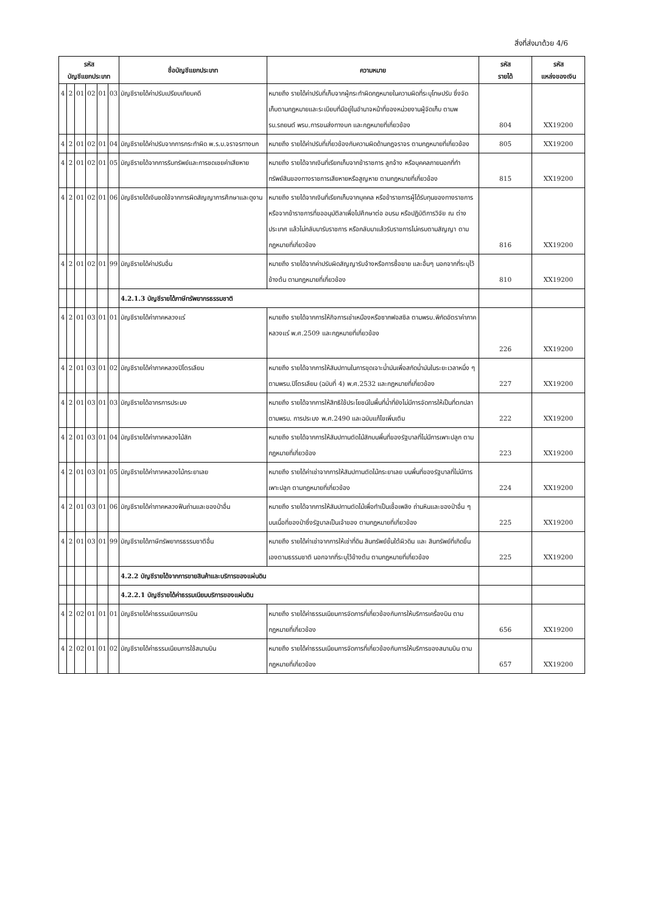สิ่งที่ส่งมาด้วย 4/6
| รหัส บัญชีแยกประเภท | | | | | | ชื่อบัญชีแยกประเภท | ความหมาย | รหัส รายได้ | รหัส แหล่งของเงิน |
| --- | --- | --- | --- | --- | --- | --- | --- | --- | --- |
| 4 | 2 | 01 | 02 | 01 | 03 | บัญชีรายได้ค่าปรับเปรียบเทียบคดี | หมายถึง รายได้ค่าปรับที่เก็บจากผู้กระทำผิดกฎหมายในความผิดที่ระบุโทษปรับ ซึ่งจัดเก็บตามกฎหมายและระเบียบที่มีอยู่ในอำนาจหน้าที่ของหน่วยงานผู้จัดเก็บ ตามพรบ.รถยนต์ พรบ.การขนส่งทางบก และกฎหมายที่เกี่ยวข้อง | 804 | XX19200 |
| 4 | 2 | 01 | 02 | 01 | 04 | บัญชีรายได้ค่าปรับจากการกระทำผิด พ.ร.บ.จราจรทางบก | หมายถึง รายได้ค่าปรับที่เกี่ยวข้องกับความผิดด้านกฎจราจร ตามกฎหมายที่เกี่ยวข้อง | 805 | XX19200 |
| 4 | 2 | 01 | 02 | 01 | 05 | บัญชีรายได้จากการริบทรัพย์และการชดเชยค่าเสียหาย | หมายถึง รายได้จากเงินที่เรียกเก็บจากข้าราชการ ลูกจ้าง หรือบุคคลภายนอกที่ทำทรัพย์สินของทางราชการเสียหายหรือสูญหาย ตามกฎหมายที่เกี่ยวข้อง | 815 | XX19200 |
| 4 | 2 | 01 | 02 | 01 | 06 | บัญชีรายได้เงินชดใช้จากการผิดสัญญาการศึกษาและดูงาน | หมายถึง รายได้จากเงินที่เรียกเก็บจากบุคคล หรือข้าราชการผู้ได้รับทุนของทางราชการ หรือจากข้าราชการที่ขออนุมัติลาเพื่อไปศึกษาต่อ อบรม หรือปฏิบัติการวิจัย ณ ต่างประเทศ แล้วไม่กลับมารับราชการ หรือกลับมาแล้วรับราชการไม่ครบตามสัญญา ตามกฎหมายที่เกี่ยวข้อง | 816 | XX19200 |
| 4 | 2 | 01 | 02 | 01 | 99 | บัญชีรายได้ค่าปรับอื่น | หมายถึง รายได้จากค่าปรับผิดสัญญารับจ้างหรือการซื้อขาย และอื่นๆ นอกจากที่ระบุไว้ข้างต้น ตามกฎหมายที่เกี่ยวข้อง | 810 | XX19200 |
| | | | | | | 4.2.1.3 บัญชีรายได้ภาษีทรัพยากรธรรมชาติ | | | |
| 4 | 2 | 01 | 03 | 01 | 01 | บัญชีรายได้ค่าภาคหลวงแร่ | หมายถึง รายได้จากการให้กิจการเช่าเหมืองหรือซากฟอสซิล ตามพรบ.พิกัดอัตราค่าภาคหลวงแร่ พ.ศ.2509 และกฎหมายที่เกี่ยวข้อง | 226 | XX19200 |
| 4 | 2 | 01 | 03 | 01 | 02 | บัญชีรายได้ค่าภาคหลวงปิโตรเลียม | หมายถึง รายได้จากการให้สัมปทานในการขุดเจาะน้ำมันเพื่อสกัดน้ำมันในระยะเวลาหนึ่ง ๆ ตามพรบ.ปิโตรเลียม (ฉบับที่ 4) พ.ศ.2532 และกฎหมายที่เกี่ยวข้อง | 227 | XX19200 |
| 4 | 2 | 01 | 03 | 01 | 03 | บัญชีรายได้อากรการประมง | หมายถึง รายได้จากการให้สิทธิใช้ประโยชน์ในพื้นที่น้ำที่ยังไม่มีการจัดการให้เป็นที่ตกปลา ตามพรบ. การประมง พ.ศ.2490 และฉบับแก้ไขเพิ่มเติม | 222 | XX19200 |
| 4 | 2 | 01 | 03 | 01 | 04 | บัญชีรายได้ค่าภาคหลวงไม้สัก | หมายถึง รายได้จากการให้สัมปทานตัดไม้สักบนพื้นที่ของรัฐบาลที่ไม่มีการเพาะปลูก ตามกฎหมายที่เกี่ยวข้อง | 223 | XX19200 |
| 4 | 2 | 01 | 03 | 01 | 05 | บัญชีรายได้ค่าภาคหลวงไม้กระยาเลย | หมายถึง รายได้ค่าเช่าจากการให้สัมปทานตัดไม้กระยาเลย บนพื้นที่ของรัฐบาลที่ไม่มีการเพาะปลูก ตามกฎหมายที่เกี่ยวข้อง | 224 | XX19200 |
| 4 | 2 | 01 | 03 | 01 | 06 | บัญชีรายได้ค่าภาคหลวงฟืนถ่านและของป่าอื่น | หมายถึง รายได้จากการให้สัมปทานตัดไม้เพื่อทำเป็นเชื้อเพลิง ถ่านหินและของป่าอื่น ๆ บนเนื้อที่ของป่าซึ่งรัฐบาลเป็นเจ้าของ ตามกฎหมายที่เกี่ยวข้อง | 225 | XX19200 |
| 4 | 2 | 01 | 03 | 01 | 99 | บัญชีรายได้ภาษีทรัพยากรธรรมชาติอื่น | หมายถึง รายได้ค่าเช่าจากการให้เช่าที่ดิน สินทรัพย์ชั้นใต้ผิวดิน และ สินทรัพย์ที่เกิดขึ้นเองตามธรรมชาติ นอกจากที่ระบุไว้ข้างต้น ตามกฎหมายที่เกี่ยวข้อง | 225 | XX19200 |
| | | | | | | 4.2.2 บัญชีรายได้จากการขายสินค้าและบริการของแผ่นดิน | | | |
| | | | | | | 4.2.2.1 บัญชีรายได้ค่าธรรมเนียมบริการของแผ่นดิน | | | |
| 4 | 2 | 02 | 01 | 01 | 01 | บัญชีรายได้ค่าธรรมเนียมการบิน | หมายถึง รายได้ค่าธรรมเนียมการจัดการที่เกี่ยวข้องกับการให้บริการเครื่องบิน ตามกฎหมายที่เกี่ยวข้อง | 656 | XX19200 |
| 4 | 2 | 02 | 01 | 01 | 02 | บัญชีรายได้ค่าธรรมเนียมการใช้สนามบิน | หมายถึง รายได้ค่าธรรมเนียมการจัดการที่เกี่ยวข้องกับการให้บริการของสนามบิน ตามกฎหมายที่เกี่ยวข้อง | 657 | XX19200 |